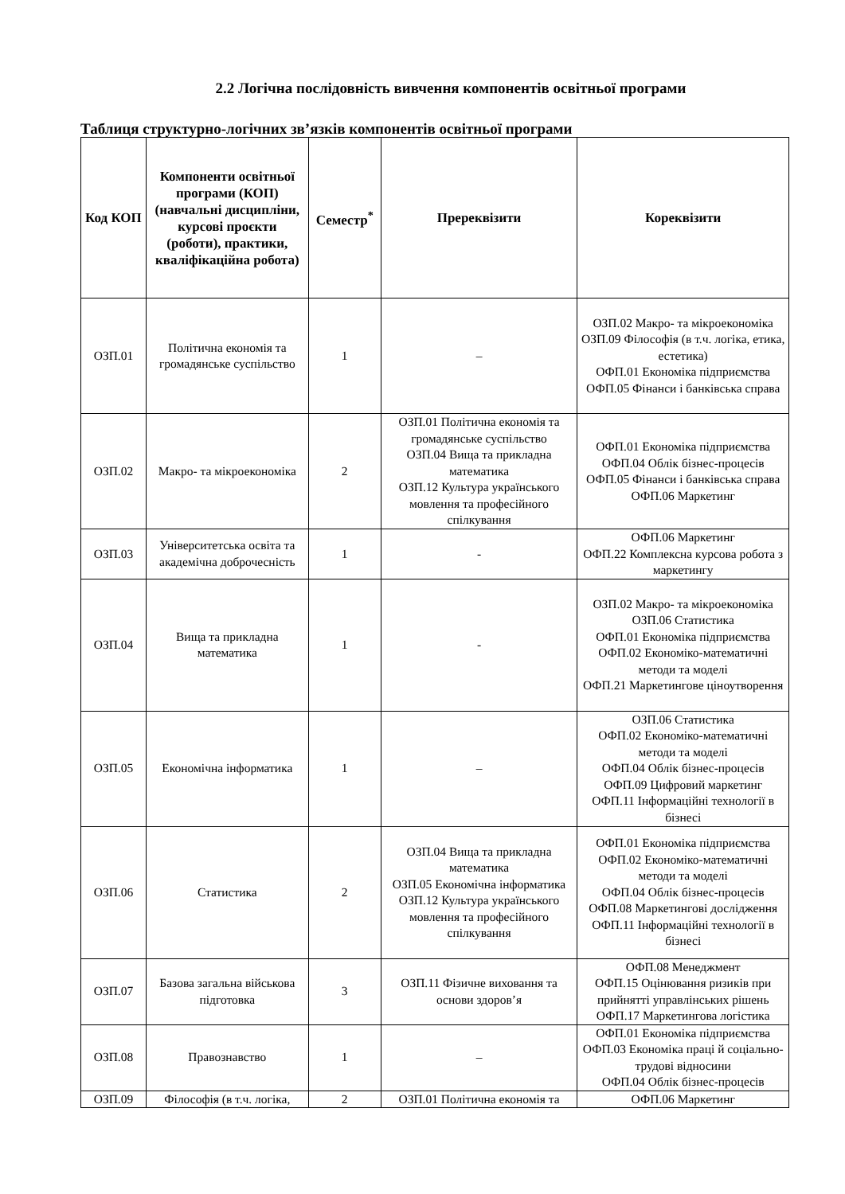2.2 Логічна послідовність вивчення компонентів освітньої програми
Таблиця структурно-логічних зв’язків компонентів освітньої програми
| Код КОП | Компоненти освітньої програми (КОП) (навчальні дисципліни, курсові проєкти (роботи), практики, кваліфікаційна робота) | Семестр<sup>*</sup> | Пререквізити | Кореквізити |
| --- | --- | --- | --- | --- |
| ОЗП.01 | Політична економія та громадянське суспільство | 1 | – | ОЗП.02 Макро- та мікроекономіка ОЗП.09 Філософія (в т.ч. логіка, етика, естетика) ОФП.01 Економіка підприємства ОФП.05 Фінанси і банківська справа |
| ОЗП.02 | Макро- та мікроекономіка | 2 | ОЗП.01 Політична економія та громадянське суспільство ОЗП.04 Вища та прикладна математика ОЗП.12 Культура українського мовлення та професійного спілкування | ОФП.01 Економіка підприємства ОФП.04 Облік бізнес-процесів ОФП.05 Фінанси і банківська справа ОФП.06 Маркетинг |
| ОЗП.03 | Університетська освіта та академічна доброчесність | 1 | - | ОФП.06 Маркетинг ОФП.22 Комплексна курсова робота з маркетингу |
| ОЗП.04 | Вища та прикладна математика | 1 | - | ОЗП.02 Макро- та мікроекономіка ОЗП.06 Статистика ОФП.01 Економіка підприємства ОФП.02 Економіко-математичні методи та моделі ОФП.21 Маркетингове ціноутворення |
| ОЗП.05 | Економічна інформатика | 1 | – | ОЗП.06 Статистика ОФП.02 Економіко-математичні методи та моделі ОФП.04 Облік бізнес-процесів ОФП.09 Цифровий маркетинг ОФП.11 Інформаційні технології в бізнесі |
| ОЗП.06 | Статистика | 2 | ОЗП.04 Вища та прикладна математика ОЗП.05 Економічна інформатика ОЗП.12 Культура українського мовлення та професійного спілкування | ОФП.01 Економіка підприємства ОФП.02 Економіко-математичні методи та моделі ОФП.04 Облік бізнес-процесів ОФП.08 Маркетингові дослідження ОФП.11 Інформаційні технології в бізнесі |
| ОЗП.07 | Базова загальна військова підготовка | 3 | ОЗП.11 Фізичне виховання та основи здоров’я | ОФП.08 Менеджмент ОФП.15 Оцінювання ризиків при прийнятті управлінських рішень ОФП.17 Маркетингова логістика |
| ОЗП.08 | Правознавство | 1 | – | ОФП.01 Економіка підприємства ОФП.03 Економіка праці й соціально-трудові відносини ОФП.04 Облік бізнес-процесів |
| ОЗП.09 | Філософія (в т.ч. логіка, | 2 | ОЗП.01 Політична економія та | ОФП.06 Маркетинг |